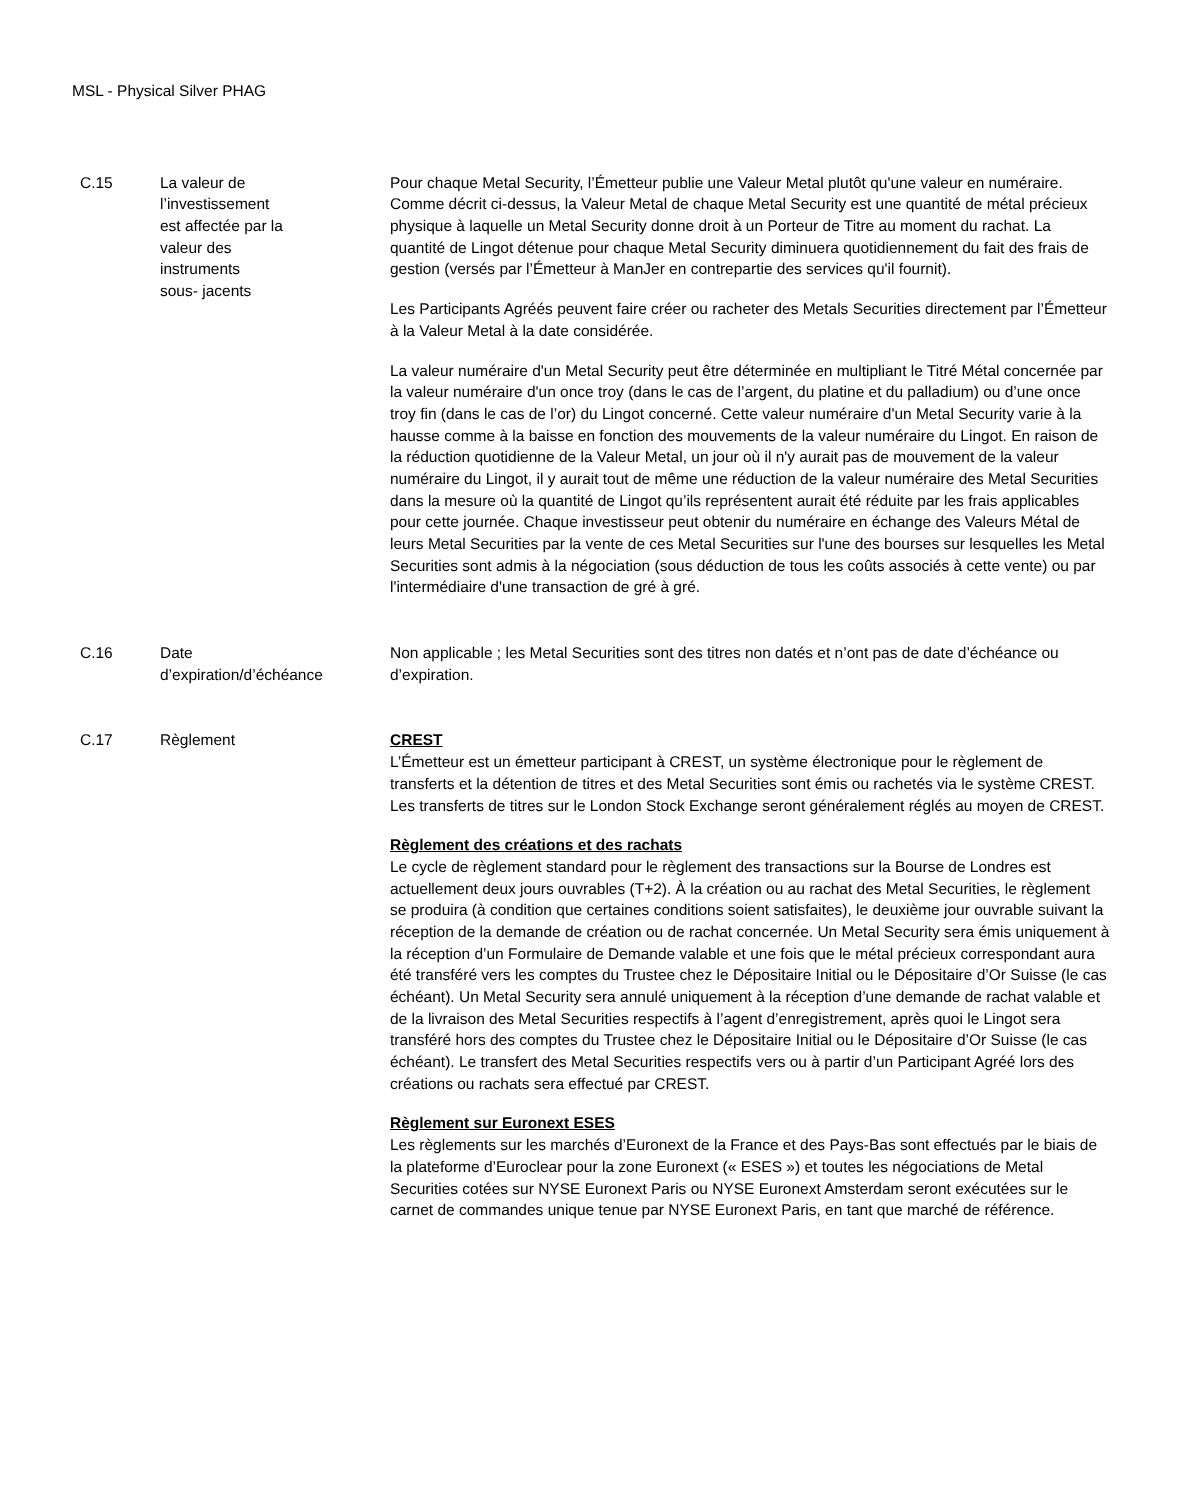MSL - Physical Silver PHAG
| C.15 | La valeur de l’investissement est affectée par la valeur des instruments sous- jacents | Pour chaque Metal Security, l’Émetteur publie une Valeur Metal plutôt qu'une valeur en numéraire. Comme décrit ci-dessus, la Valeur Metal de chaque Metal Security est une quantité de métal précieux physique à laquelle un Metal Security donne droit à un Porteur de Titre au moment du rachat. La quantité de Lingot détenue pour chaque Metal Security diminuera quotidiennement du fait des frais de gestion (versés par l’Émetteur à ManJer en contrepartie des services qu'il fournit). Les Participants Agréés peuvent faire créer ou racheter des Metals Securities directement par l’Émetteur à la Valeur Metal à la date considérée. La valeur numéraire d'un Metal Security peut être déterminée en multipliant le Titré Métal concernée par la valeur numéraire d'un once troy (dans le cas de l’argent, du platine et du palladium) ou d’une once troy fin (dans le cas de l’or) du Lingot concerné. Cette valeur numéraire d'un Metal Security varie à la hausse comme à la baisse en fonction des mouvements de la valeur numéraire du Lingot. En raison de la réduction quotidienne de la Valeur Metal, un jour où il n'y aurait pas de mouvement de la valeur numéraire du Lingot, il y aurait tout de même une réduction de la valeur numéraire des Metal Securities dans la mesure où la quantité de Lingot qu’ils représentent aurait été réduite par les frais applicables pour cette journée. Chaque investisseur peut obtenir du numéraire en échange des Valeurs Métal de leurs Metal Securities par la vente de ces Metal Securities sur l'une des bourses sur lesquelles les Metal Securities sont admis à la négociation (sous déduction de tous les coûts associés à cette vente) ou par l'intermédiaire d'une transaction de gré à gré. |
| C.16 | Date d’expiration/d’échéance | Non applicable ; les Metal Securities sont des titres non datés et n’ont pas de date d’échéance ou d’expiration. |
| C.17 | Règlement | CREST L’Émetteur est un émetteur participant à CREST, un système électronique pour le règlement de transferts et la détention de titres et des Metal Securities sont émis ou rachetés via le système CREST. Les transferts de titres sur le London Stock Exchange seront généralement réglés au moyen de CREST. Règlement des créations et des rachats Le cycle de règlement standard pour le règlement des transactions sur la Bourse de Londres est actuellement deux jours ouvrables (T+2). À la création ou au rachat des Metal Securities, le règlement se produira (à condition que certaines conditions soient satisfaites), le deuxième jour ouvrable suivant la réception de la demande de création ou de rachat concernée. Un Metal Security sera émis uniquement à la réception d’un Formulaire de Demande valable et une fois que le métal précieux correspondant aura été transféré vers les comptes du Trustee chez le Dépositaire Initial ou le Dépositaire d’Or Suisse (le cas échéant). Un Metal Security sera annulé uniquement à la réception d’une demande de rachat valable et de la livraison des Metal Securities respectifs à l’agent d’enregistrement, après quoi le Lingot sera transféré hors des comptes du Trustee chez le Dépositaire Initial ou le Dépositaire d’Or Suisse (le cas échéant). Le transfert des Metal Securities respectifs vers ou à partir d’un Participant Agréé lors des créations ou rachats sera effectué par CREST. Règlement sur Euronext ESES Les règlements sur les marchés d’Euronext de la France et des Pays-Bas sont effectués par le biais de la plateforme d’Euroclear pour la zone Euronext (« ESES ») et toutes les négociations de Metal Securities cotées sur NYSE Euronext Paris ou NYSE Euronext Amsterdam seront exécutées sur le carnet de commandes unique tenue par NYSE Euronext Paris, en tant que marché de référence. |